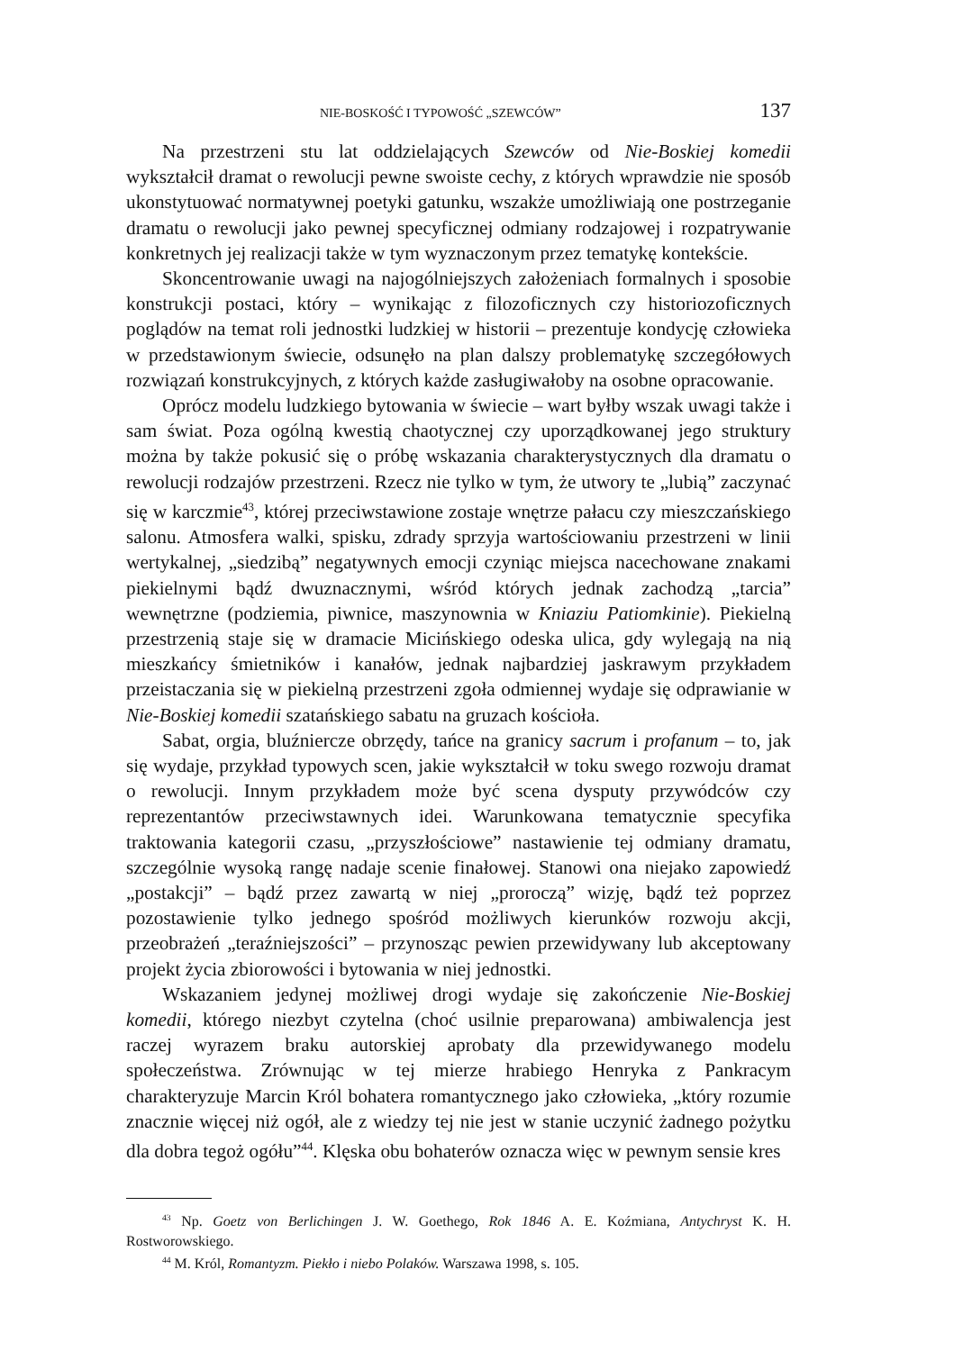NIE-BOSKOŚĆ I TYPOWOŚĆ „SZEWCÓW” 137
Na przestrzeni stu lat oddzielających Szewców od Nie-Boskiej komedii wykształcił dramat o rewolucji pewne swoiste cechy, z których wprawdzie nie sposób ukonstytuować normatywnej poetyki gatunku, wszakże umożliwiają one postrzeganie dramatu o rewolucji jako pewnej specyficznej odmiany rodzajowej i rozpatrywanie konkretnych jej realizacji także w tym wyznaczonym przez tematykę kontekście.
Skoncentrowanie uwagi na najogólniejszych założeniach formalnych i sposobie konstrukcji postaci, który – wynikając z filozoficznych czy historiozoficznych poglądów na temat roli jednostki ludzkiej w historii – prezentuje kondycję człowieka w przedstawionym świecie, odsunęło na plan dalszy problematykę szczegółowych rozwiązań konstrukcyjnych, z których każde zasługiwałoby na osobne opracowanie.
Oprócz modelu ludzkiego bytowania w świecie – wart byłby wszak uwagi także i sam świat. Poza ogólną kwestią chaotycznej czy uporządkowanej jego struktury można by także pokusić się o próbę wskazania charakterystycznych dla dramatu o rewolucji rodzajów przestrzeni. Rzecz nie tylko w tym, że utwory te „lubią” zaczynać się w karczmie<sup>43</sup>, której przeciwstawione zostaje wnętrze pałacu czy mieszczańskiego salonu. Atmosfera walki, spisku, zdrady sprzyja wartościowaniu przestrzeni w linii wertykalnej, „siedzibą” negatywnych emocji czyniąc miejsca nacechowane znakami piekielnymi bądź dwuznacznymi, wśród których jednak zachodzą „tarcia” wewnętrzne (podziemia, piwnice, maszynownia w Kniaziu Patiomkinie). Piekielną przestrzenią staje się w dramacie Micińskiego odeska ulica, gdy wylegają na nią mieszkańcy śmietników i kanałów, jednak najbardziej jaskrawym przykładem przeistaczania się w piekielną przestrzeni zgoła odmiennej wydaje się odprawianie w Nie-Boskiej komedii szatańskiego sabatu na gruzach kościoła.
Sabat, orgia, bluźniercze obrzędy, tańce na granicy sacrum i profanum – to, jak się wydaje, przykład typowych scen, jakie wykształcił w toku swego rozwoju dramat o rewolucji. Innym przykładem może być scena dysputy przywódców czy reprezentantów przeciwstawnych idei. Warunkowana tematycznie specyfika traktowania kategorii czasu, „przyszłościowe” nastawienie tej odmiany dramatu, szczególnie wysoką rangę nadaje scenie finałowej. Stanowi ona niejako zapowiedź „postakcji” – bądź przez zawartą w niej „proroczą” wizję, bądź też poprzez pozostawienie tylko jednego spośród możliwych kierunków rozwoju akcji, przeobrażeń „teraźniejszości” – przynosząc pewien przewidywany lub akceptowany projekt życia zbiorowości i bytowania w niej jednostki.
Wskazaniem jedynej możliwej drogi wydaje się zakończenie Nie-Boskiej komedii, którego niezbyt czytelna (choć usilnie preparowana) ambiwalencja jest raczej wyrazem braku autorskiej aprobaty dla przewidywanego modelu społeczeństwa. Zrównując w tej mierze hrabiego Henryka z Pankracym charakteryzuje Marcin Król bohatera romantycznego jako człowieka, „który rozumie znacznie więcej niż ogół, ale z wiedzy tej nie jest w stanie uczynić żadnego pożytku dla dobra tegoż ogółu”<sup>44</sup>. Klęska obu bohaterów oznacza więc w pewnym sensie kres
<sup>43</sup> Np. Goetz von Berlichingen J. W. Goethego, Rok 1846 A. E. Koźmiana, Antychryst K. H. Rostworowskiego.
<sup>44</sup> M. Król, Romantyzm. Piekło i niebo Polaków. Warszawa 1998, s. 105.